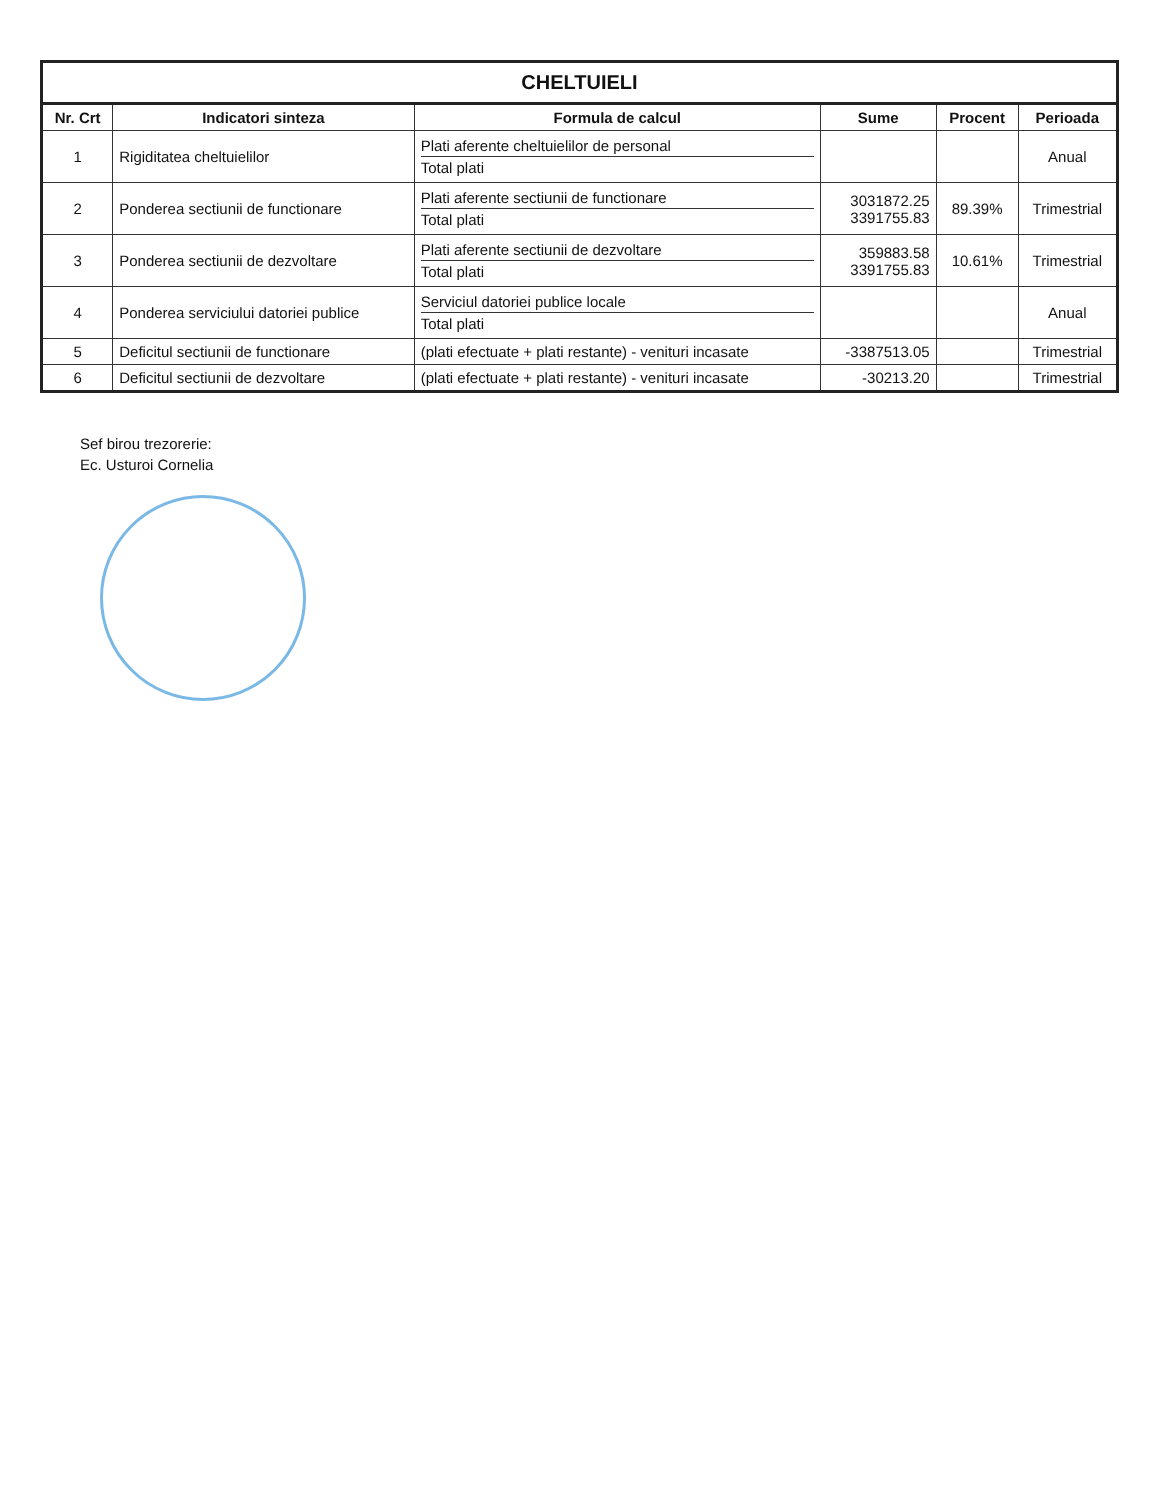CHELTUIELI
| Nr. Crt | Indicatori sinteza | Formula de calcul | Sume | Procent | Perioada |
| --- | --- | --- | --- | --- | --- |
| 1 | Rigiditatea cheltuielilor | Plati aferente cheltuielilor de personal Total plati | | | Anual |
| 2 | Ponderea sectiunii de functionare | Plati aferente sectiunii de functionare Total plati | 3031872.25 3391755.83 | 89.39% | Trimestrial |
| 3 | Ponderea sectiunii de dezvoltare | Plati aferente sectiunii de dezvoltare Total plati | 359883.58 3391755.83 | 10.61% | Trimestrial |
| 4 | Ponderea serviciului datoriei publice | Serviciul datoriei publice locale Total plati | | | Anual |
| 5 | Deficitul sectiunii de functionare | (plati efectuate + plati restante) - venituri incasate | -3387513.05 | | Trimestrial |
| 6 | Deficitul sectiunii de dezvoltare | (plati efectuate + plati restante) - venituri incasate | -30213.20 | | Trimestrial |
Sef birou trezorerie:
Ec. Usturoi Cornelia